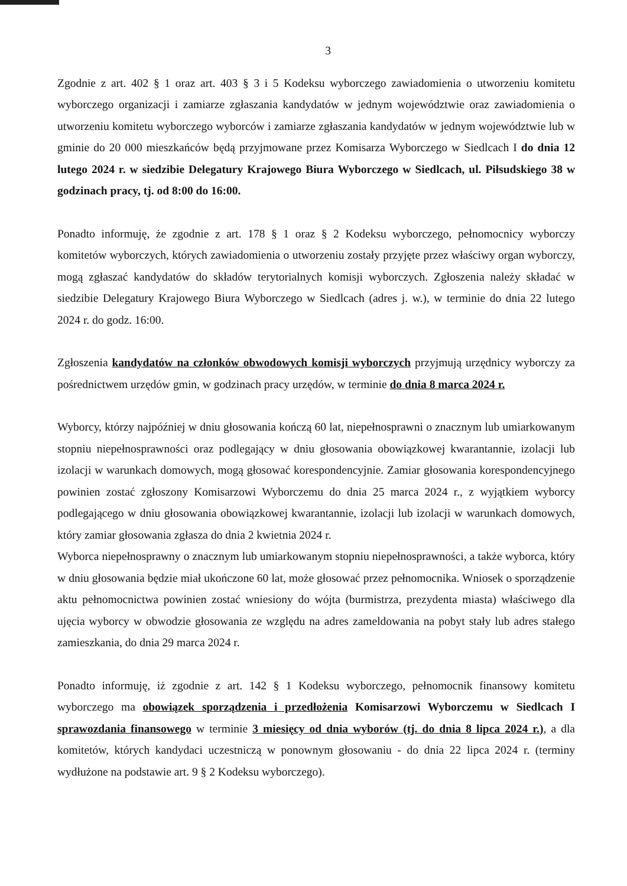3
Zgodnie z art. 402 § 1 oraz art. 403 § 3 i 5 Kodeksu wyborczego zawiadomienia o utworzeniu komitetu wyborczego organizacji i zamiarze zgłaszania kandydatów w jednym województwie oraz zawiadomienia o utworzeniu komitetu wyborczego wyborców i zamiarze zgłaszania kandydatów w jednym województwie lub w gminie do 20 000 mieszkańców będą przyjmowane przez Komisarza Wyborczego w Siedlcach I do dnia 12 lutego 2024 r. w siedzibie Delegatury Krajowego Biura Wyborczego w Siedlcach, ul. Piłsudskiego 38 w godzinach pracy, tj. od 8:00 do 16:00.
Ponadto informuję, że zgodnie z art. 178 § 1 oraz § 2 Kodeksu wyborczego, pełnomocnicy wyborczy komitetów wyborczych, których zawiadomienia o utworzeniu zostały przyjęte przez właściwy organ wyborczy, mogą zgłaszać kandydatów do składów terytorialnych komisji wyborczych. Zgłoszenia należy składać w siedzibie Delegatury Krajowego Biura Wyborczego w Siedlcach (adres j. w.), w terminie do dnia 22 lutego 2024 r. do godz. 16:00.
Zgłoszenia kandydatów na członków obwodowych komisji wyborczych przyjmują urzędnicy wyborczy za pośrednictwem urzędów gmin, w godzinach pracy urzędów, w terminie do dnia 8 marca 2024 r.
Wyborcy, którzy najpóźniej w dniu głosowania kończą 60 lat, niepełnosprawni o znacznym lub umiarkowanym stopniu niepełnosprawności oraz podlegający w dniu głosowania obowiązkowej kwarantannie, izolacji lub izolacji w warunkach domowych, mogą głosować korespondencyjnie. Zamiar głosowania korespondencyjnego powinien zostać zgłoszony Komisarzowi Wyborczemu do dnia 25 marca 2024 r., z wyjątkiem wyborcy podlegającego w dniu głosowania obowiązkowej kwarantannie, izolacji lub izolacji w warunkach domowych, który zamiar głosowania zgłasza do dnia 2 kwietnia 2024 r.
Wyborca niepełnosprawny o znacznym lub umiarkowanym stopniu niepełnosprawności, a także wyborca, który w dniu głosowania będzie miał ukończone 60 lat, może głosować przez pełnomocnika. Wniosek o sporządzenie aktu pełnomocnictwa powinien zostać wniesiony do wójta (burmistrza, prezydenta miasta) właściwego dla ujęcia wyborcy w obwodzie głosowania ze względu na adres zameldowania na pobyt stały lub adres stałego zamieszkania, do dnia 29 marca 2024 r.
Ponadto informuję, iż zgodnie z art. 142 § 1 Kodeksu wyborczego, pełnomocnik finansowy komitetu wyborczego ma obowiązek sporządzenia i przedłożenia Komisarzowi Wyborczemu w Siedlcach I sprawozdania finansowego w terminie 3 miesięcy od dnia wyborów (tj. do dnia 8 lipca 2024 r.), a dla komitetów, których kandydaci uczestniczą w ponownym głosowaniu - do dnia 22 lipca 2024 r. (terminy wydłużone na podstawie art. 9 § 2 Kodeksu wyborczego).